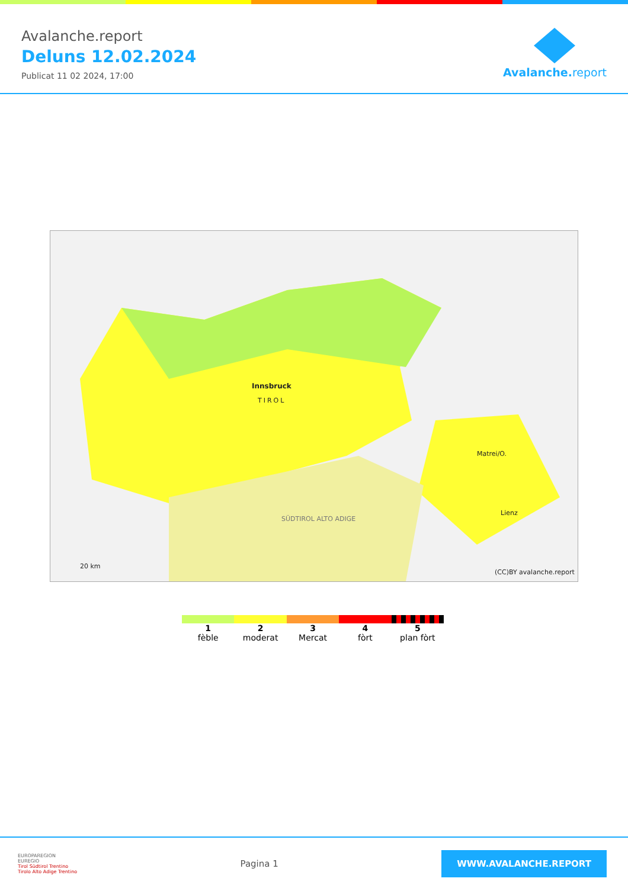Avalanche.report
Deluns 12.02.2024
Publicat 11 02 2024, 17:00
Avalanche. report
Innsbruck
TIROL
Matrei/O.
Lienz
SÜDTIROL ALTO ADIGE
20 km
(CC)BY avalanche.report
1
fèble
2
moderat
3
Mercat
4
fòrt
5
plan fòrt
EUROPAREGION
EUREGIO
Tirol Südtirol Trentino
Tirolo Alto Adige Trentino
Pagina 1
WWW.AVALANCHE.REPORT